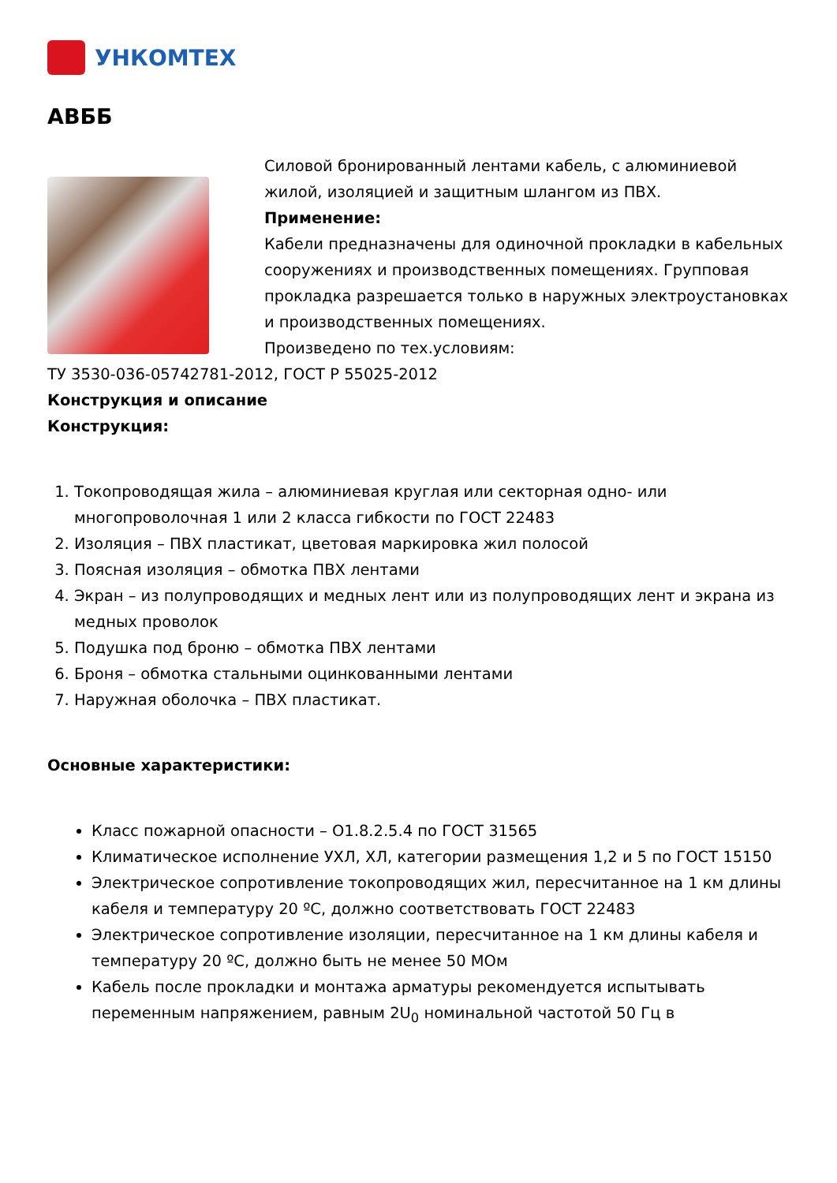УНКОМТЕХ
АВББ
Силовой бронированный лентами кабель, с алюминиевой жилой, изоляцией и защитным шлангом из ПВХ.
Применение:
Кабели предназначены для одиночной прокладки в кабельных сооружениях и производственных помещениях. Групповая прокладка разрешается только в наружных электроустановках и производственных помещениях.
Произведено по тех.условиям:
ТУ 3530-036-05742781-2012, ГОСТ Р 55025-2012
Конструкция и описание
Конструкция:
1. Токопроводящая жила – алюминиевая круглая или секторная одно- или многопроволочная 1 или 2 класса гибкости по ГОСТ 22483
2. Изоляция – ПВХ пластикат, цветовая маркировка жил полосой
3. Поясная изоляция – обмотка ПВХ лентами
4. Экран – из полупроводящих и медных лент или из полупроводящих лент и экрана из медных проволок
5. Подушка под броню – обмотка ПВХ лентами
6. Броня – обмотка стальными оцинкованными лентами
7. Наружная оболочка – ПВХ пластикат.
Основные характеристики:
Класс пожарной опасности – О1.8.2.5.4 по ГОСТ 31565
Климатическое исполнение УХЛ, ХЛ, категории размещения 1,2 и 5 по ГОСТ 15150
Электрическое сопротивление токопроводящих жил, пересчитанное на 1 км длины кабеля и температуру 20 ºС, должно соответствовать ГОСТ 22483
Электрическое сопротивление изоляции, пересчитанное на 1 км длины кабеля и температуру 20 ºС, должно быть не менее 50 МОм
Кабель после прокладки и монтажа арматуры рекомендуется испытывать переменным напряжением, равным 2U<sub>0</sub> номинальной частотой 50 Гц в